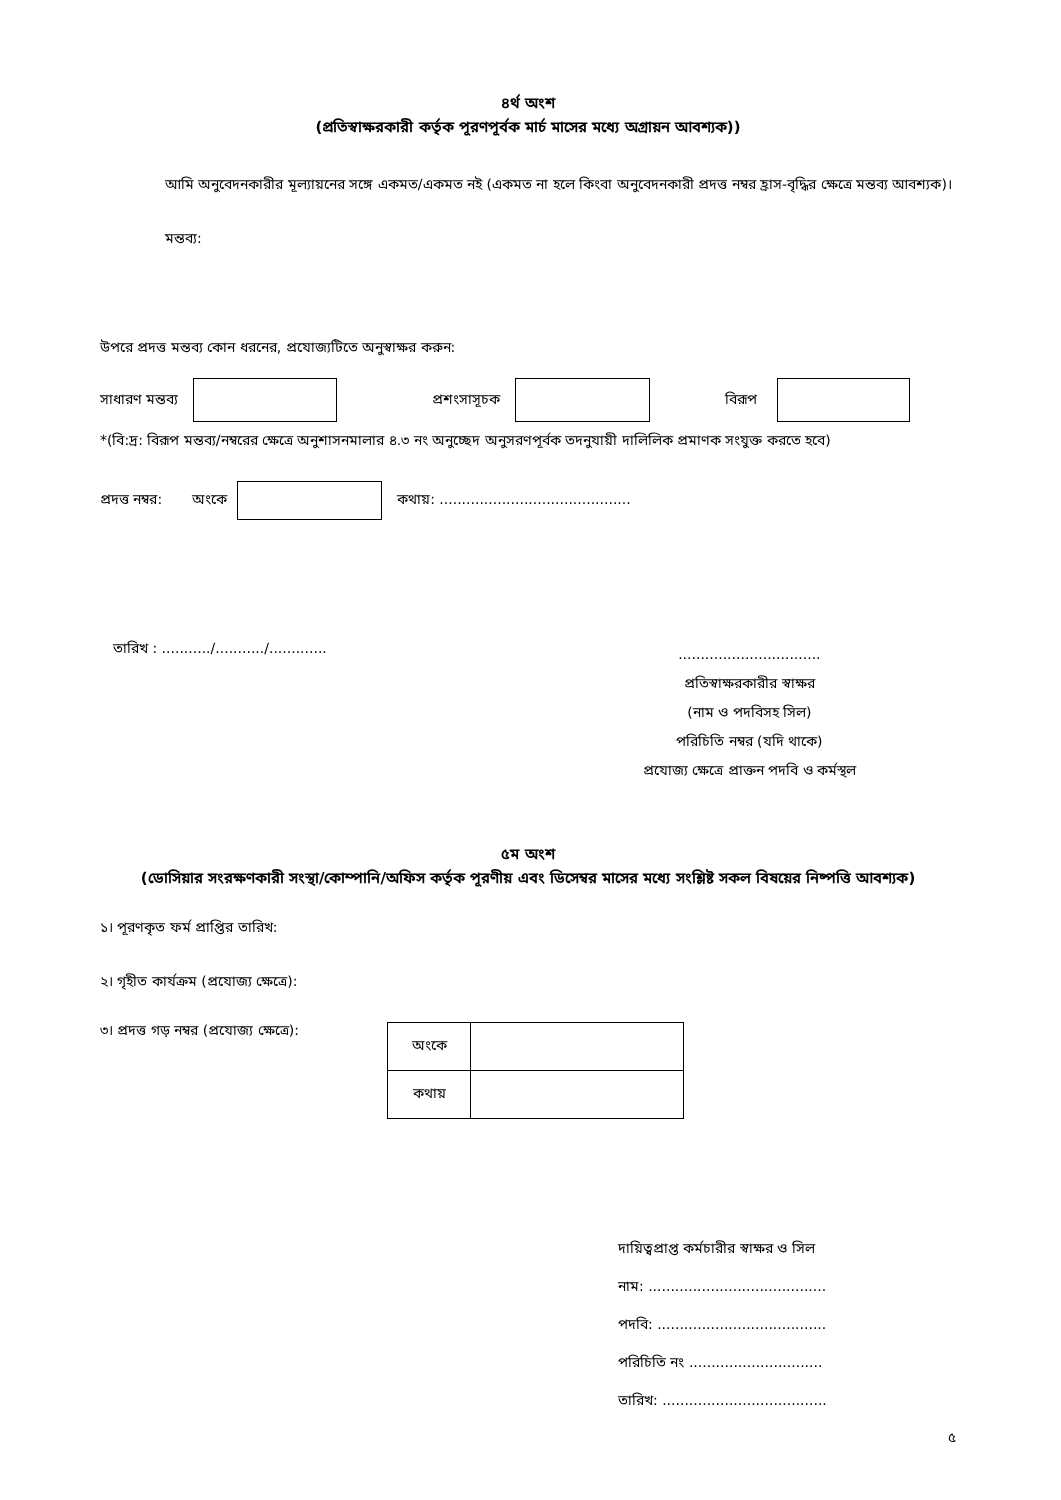৪র্থ অংশ
(প্রতিস্বাক্ষরকারী কর্তৃক পূরণপূর্বক মার্চ মাসের মধ্যে অগ্রায়ন আবশ্যক))
আমি অনুবেদনকারীর মূল্যায়নের সঙ্গে একমত/একমত নই (একমত না হলে কিংবা অনুবেদনকারী প্রদত্ত নম্বর হ্রাস-বৃদ্ধির ক্ষেত্রে মন্তব্য আবশ্যক)।
মন্তব্য:
উপরে প্রদত্ত মন্তব্য কোন ধরনের, প্রযোজ্যটিতে অনুস্বাক্ষর করুন:
সাধারণ মন্তব্য প্রশংসাসূচক বিরূপ
*(বি:দ্র: বিরূপ মন্তব্য/নম্বরের ক্ষেত্রে অনুশাসনমালার ৪.৩ নং অনুচ্ছেদ অনুসরণপূর্বক তদনুযায়ী দালিলিক প্রমাণক সংযুক্ত করতে হবে)
প্রদত্ত নম্বর: অংকে কথায়: ...........................................
তারিখ : .........../.........../.............
................................
প্রতিস্বাক্ষরকারীর স্বাক্ষর
(নাম ও পদবিসহ সিল)
পরিচিতি নম্বর (যদি থাকে)
প্রযোজ্য ক্ষেত্রে প্রাক্তন পদবি ও কর্মস্থল
৫ম অংশ
(ডোসিয়ার সংরক্ষণকারী সংস্থা/কোম্পানি/অফিস কর্তৃক পূরণীয় এবং ডিসেম্বর মাসের মধ্যে সংশ্লিষ্ট সকল বিষয়ের নিষ্পত্তি আবশ্যক)
১। পূরণকৃত ফর্ম প্রাপ্তির তারিখ:
২। গৃহীত কার্যক্রম (প্রযোজ্য ক্ষেত্রে):
৩। প্রদত্ত গড় নম্বর (প্রযোজ্য ক্ষেত্রে):
| অংকে | |
| কথায় | |
দায়িত্বপ্রাপ্ত কর্মচারীর স্বাক্ষর ও সিল
নাম: ........................................
পদবি: ......................................
পরিচিতি নং ..............................
তারিখ: .....................................
৫